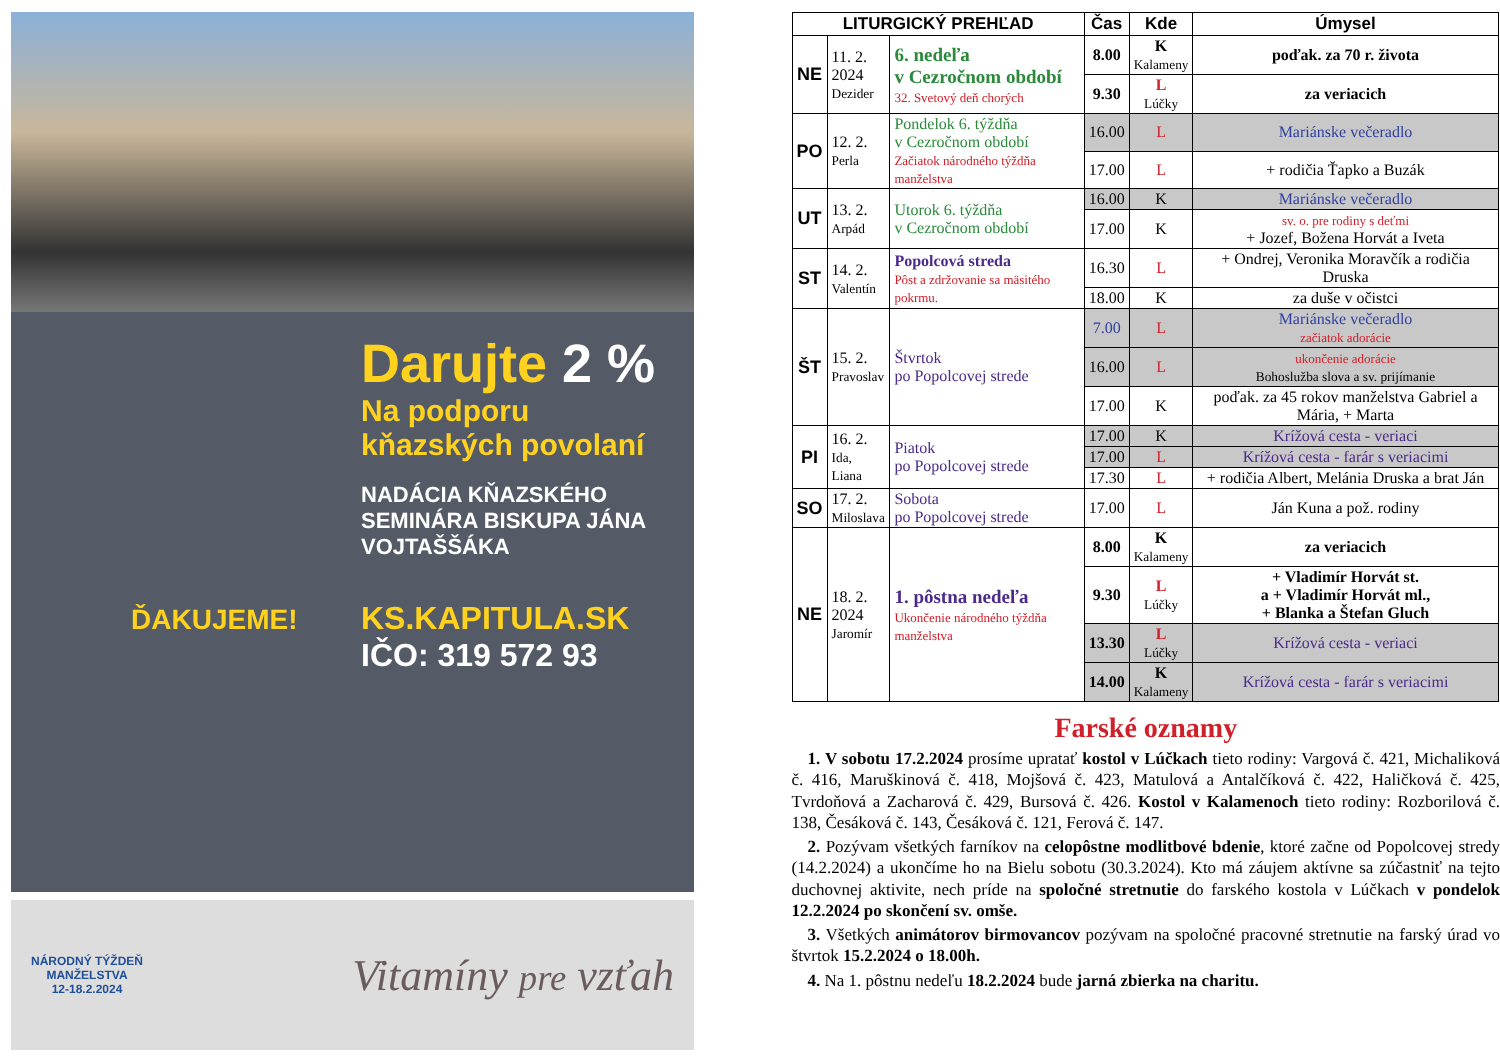Darujte 2 %
Na podporu kňazských povolaní
NADÁCIA KŇAZSKÉHO SEMINÁRA BISKUPA JÁNA VOJTAŠŠÁKA
KS.KAPITULA.SK
IČO: 319 572 93
ĎAKUJEME!
NÁRODNÝ TÝŽDEŇ
MANŽELSTVA
12-18.2.2024
Vitamíny pre vzťah
| LITURGICKÝ PREHĽAD | | | Čas | Kde | Úmysel |
| --- | --- | --- | --- | --- | --- |
| NE | 11. 2. 2024 Dezider | 6. nedeľa v Cezročnom období 32. Svetový deň chorých | 8.00 | K Kalameny | poďak. za 70 r. života |
| | | | 9.30 | L Lúčky | za veriacich |
| PO | 12. 2. Perla | Pondelok 6. týždňa v Cezročnom období Začiatok národného týždňa manželstva | 16.00 | L | Mariánske večeradlo |
| | | | 17.00 | L | + rodičia Ťapko a Buzák |
| UT | 13. 2. Arpád | Utorok 6. týždňa v Cezročnom období | 16.00 | K | Mariánske večeradlo |
| | | | 17.00 | K | sv. o. pre rodiny s deťmi + Jozef, Božena Horvát a Iveta |
| ST | 14. 2. Valentín | Popolcová streda Pôst a zdržovanie sa mäsitého pokrmu. | 16.30 | L | + Ondrej, Veronika Moravčík a rodičia Druska |
| | | | 18.00 | K | za duše v očistci |
| ŠT | 15. 2. Pravoslav | Štvrtok po Popolcovej strede | 7.00 | L | Mariánske večeradlo začiatok adorácie |
| | | | 16.00 | L | ukončenie adorácie Bohoslužba slova a sv. prijímanie |
| | | | 17.00 | K | poďak. za 45 rokov manželstva Gabriel a Mária, + Marta |
| PI | 16. 2. Ida, Liana | Piatok po Popolcovej strede | 17.00 | K | Krížová cesta - veriaci |
| | | | 17.00 | L | Krížová cesta - farár s veriacimi |
| | | | 17.30 | L | + rodičia Albert, Melánia Druska a brat Ján |
| SO | 17. 2. Miloslava | Sobota po Popolcovej strede | 17.00 | L | Ján Kuna a pož. rodiny |
| NE | 18. 2. 2024 Jaromír | 1. pôstna nedeľa Ukončenie národného týždňa manželstva | 8.00 | K Kalameny | za veriacich |
| | | | 9.30 | L Lúčky | + Vladimír Horvát st. a + Vladimír Horvát ml., + Blanka a Štefan Gluch |
| | | | 13.30 | L Lúčky | Krížová cesta - veriaci |
| | | | 14.00 | K Kalameny | Krížová cesta - farár s veriacimi |
Farské oznamy
1. V sobotu 17.2.2024 prosíme upratať kostol v Lúčkach tieto rodiny: Vargová č. 421, Michaliková č. 416, Maruškinová č. 418, Mojšová č. 423, Matulová a Antalčíková č. 422, Haličková č. 425, Tvrdoňová a Zacharová č. 429, Bursová č. 426. Kostol v Kalamenoch tieto rodiny: Rozborilová č. 138, Česáková č. 143, Česáková č. 121, Ferová č. 147.
2. Pozývam všetkých farníkov na celopôstne modlitbové bdenie, ktoré začne od Popolcovej stredy (14.2.2024) a ukončíme ho na Bielu sobotu (30.3.2024). Kto má záujem aktívne sa zúčastniť na tejto duchovnej aktivite, nech príde na spoločné stretnutie do farského kostola v Lúčkach v pondelok 12.2.2024 po skončení sv. omše.
3. Všetkých animátorov birmovancov pozývam na spoločné pracovné stretnutie na farský úrad vo štvrtok 15.2.2024 o 18.00h.
4. Na 1. pôstnu nedeľu 18.2.2024 bude jarná zbierka na charitu.